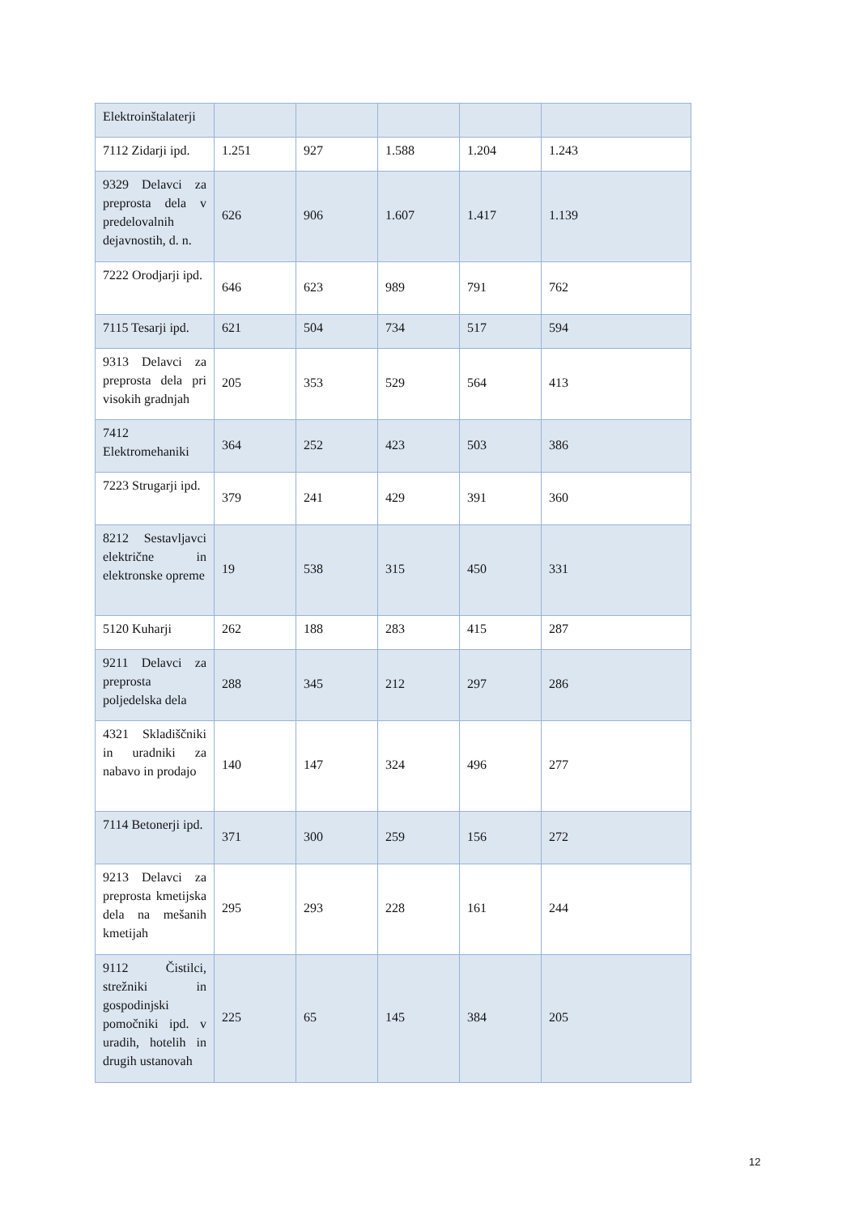| Elektroinštalaterji | | | | | |
| 7112 Zidarji ipd. | 1.251 | 927 | 1.588 | 1.204 | 1.243 |
| 9329 Delavci za preprosta dela v predelovalnih dejavnostih, d. n. | 626 | 906 | 1.607 | 1.417 | 1.139 |
| 7222 Orodjarji ipd. | 646 | 623 | 989 | 791 | 762 |
| 7115 Tesarji ipd. | 621 | 504 | 734 | 517 | 594 |
| 9313 Delavci za preprosta dela pri visokih gradnjah | 205 | 353 | 529 | 564 | 413 |
| 7412 Elektromehaniki | 364 | 252 | 423 | 503 | 386 |
| 7223 Strugarji ipd. | 379 | 241 | 429 | 391 | 360 |
| 8212 Sestavljavci električne in elektronske opreme | 19 | 538 | 315 | 450 | 331 |
| 5120 Kuharji | 262 | 188 | 283 | 415 | 287 |
| 9211 Delavci za preprosta poljedelska dela | 288 | 345 | 212 | 297 | 286 |
| 4321 Skladiščniki in uradniki za nabavo in prodajo | 140 | 147 | 324 | 496 | 277 |
| 7114 Betonerji ipd. | 371 | 300 | 259 | 156 | 272 |
| 9213 Delavci za preprosta kmetijska dela na mešanih kmetijah | 295 | 293 | 228 | 161 | 244 |
| 9112 Čistilci, strežniki in gospodinjski pomočniki ipd. v uradih, hotelih in drugih ustanovah | 225 | 65 | 145 | 384 | 205 |
12